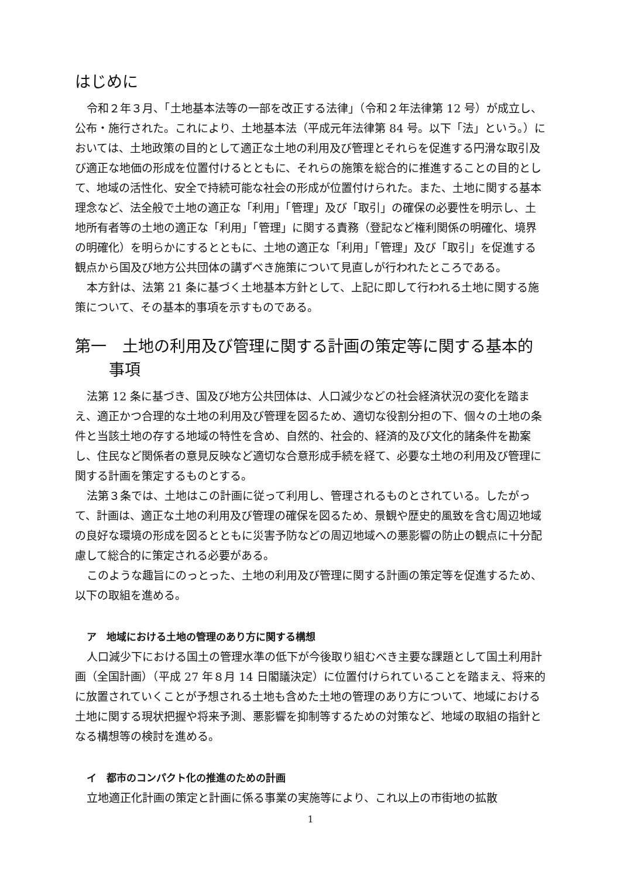はじめに
令和２年３月、「土地基本法等の一部を改正する法律」（令和２年法律第 12 号）が成立し、公布・施行された。これにより、土地基本法（平成元年法律第 84 号。以下「法」という。）においては、土地政策の目的として適正な土地の利用及び管理とそれらを促進する円滑な取引及び適正な地価の形成を位置付けるとともに、それらの施策を総合的に推進することの目的として、地域の活性化、安全で持続可能な社会の形成が位置付けられた。また、土地に関する基本理念など、法全般で土地の適正な「利用」「管理」及び「取引」の確保の必要性を明示し、土地所有者等の土地の適正な「利用」「管理」に関する責務（登記など権利関係の明確化、境界の明確化）を明らかにするとともに、土地の適正な「利用」「管理」及び「取引」を促進する観点から国及び地方公共団体の講ずべき施策について見直しが行われたところである。
本方針は、法第 21 条に基づく土地基本方針として、上記に即して行われる土地に関する施策について、その基本的事項を示すものである。
第一　土地の利用及び管理に関する計画の策定等に関する基本的事項
法第 12 条に基づき、国及び地方公共団体は、人口減少などの社会経済状況の変化を踏まえ、適正かつ合理的な土地の利用及び管理を図るため、適切な役割分担の下、個々の土地の条件と当該土地の存する地域の特性を含め、自然的、社会的、経済的及び文化的諸条件を勘案し、住民など関係者の意見反映など適切な合意形成手続を経て、必要な土地の利用及び管理に関する計画を策定するものとする。
法第３条では、土地はこの計画に従って利用し、管理されるものとされている。したがって、計画は、適正な土地の利用及び管理の確保を図るため、景観や歴史的風致を含む周辺地域の良好な環境の形成を図るとともに災害予防などの周辺地域への悪影響の防止の観点に十分配慮して総合的に策定される必要がある。
このような趣旨にのっとった、土地の利用及び管理に関する計画の策定等を促進するため、以下の取組を進める。
ア　地域における土地の管理のあり方に関する構想
人口減少下における国土の管理水準の低下が今後取り組むべき主要な課題として国土利用計画（全国計画）（平成 27 年８月 14 日閣議決定）に位置付けられていることを踏まえ、将来的に放置されていくことが予想される土地も含めた土地の管理のあり方について、地域における土地に関する現状把握や将来予測、悪影響を抑制等するための対策など、地域の取組の指針となる構想等の検討を進める。
イ　都市のコンパクト化の推進のための計画
立地適正化計画の策定と計画に係る事業の実施等により、これ以上の市街地の拡散
1